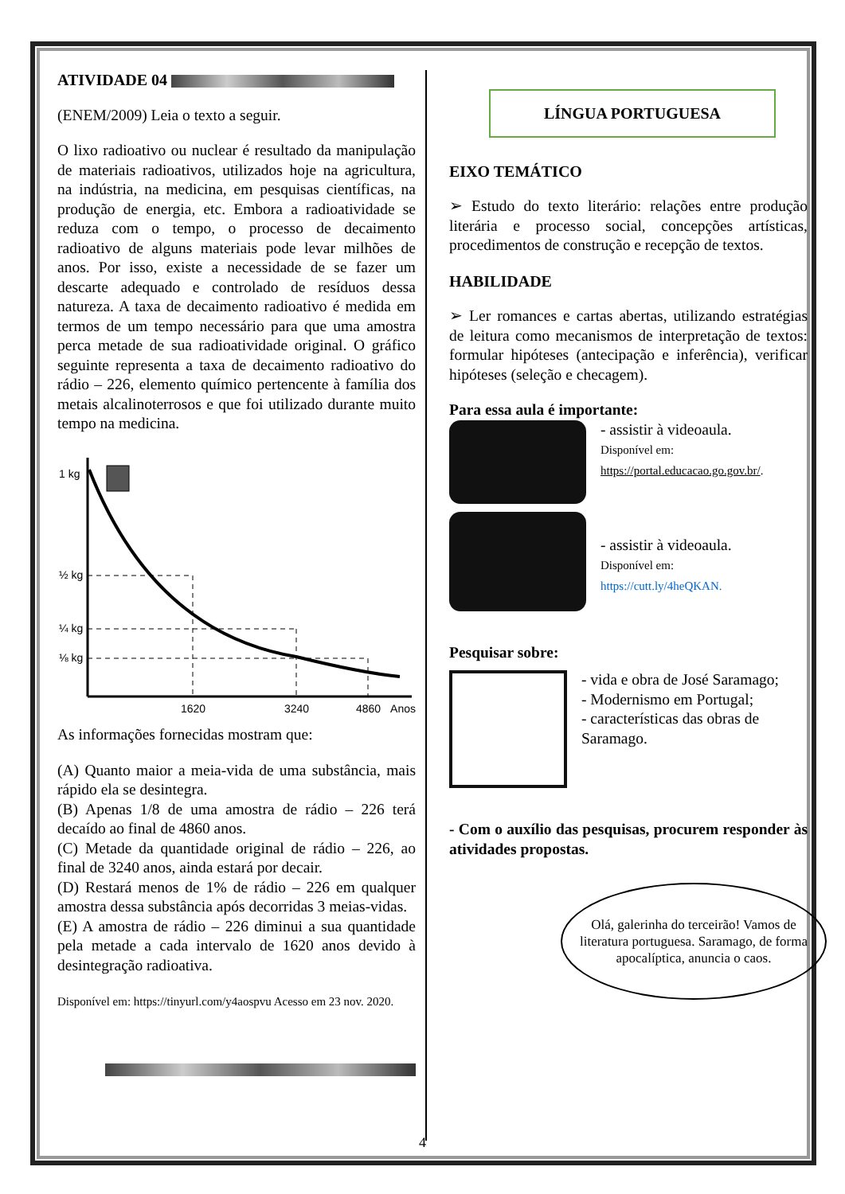ATIVIDADE 04
(ENEM/2009) Leia o texto a seguir.
O lixo radioativo ou nuclear é resultado da manipulação de materiais radioativos, utilizados hoje na agricultura, na indústria, na medicina, em pesquisas científicas, na produção de energia, etc. Embora a radioatividade se reduza com o tempo, o processo de decaimento radioativo de alguns materiais pode levar milhões de anos. Por isso, existe a necessidade de se fazer um descarte adequado e controlado de resíduos dessa natureza. A taxa de decaimento radioativo é medida em termos de um tempo necessário para que uma amostra perca metade de sua radioatividade original. O gráfico seguinte representa a taxa de decaimento radioativo do rádio – 226, elemento químico pertencente à família dos metais alcalinoterrosos e que foi utilizado durante muito tempo na medicina.
1 kg
½ kg
¼ kg
⅛ kg
1620
3240
4860
Anos
As informações fornecidas mostram que:
(A) Quanto maior a meia-vida de uma substância, mais rápido ela se desintegra.
(B) Apenas 1/8 de uma amostra de rádio – 226 terá decaído ao final de 4860 anos.
(C) Metade da quantidade original de rádio – 226, ao final de 3240 anos, ainda estará por decair.
(D) Restará menos de 1% de rádio – 226 em qualquer amostra dessa substância após decorridas 3 meias-vidas.
(E) A amostra de rádio – 226 diminui a sua quantidade pela metade a cada intervalo de 1620 anos devido à desintegração radioativa.
Disponível em: https://tinyurl.com/y4aospvu Acesso em 23 nov. 2020.
LÍNGUA PORTUGUESA
EIXO TEMÁTICO
➢ Estudo do texto literário: relações entre produção literária e processo social, concepções artísticas, procedimentos de construção e recepção de textos.
HABILIDADE
➢ Ler romances e cartas abertas, utilizando estratégias de leitura como mecanismos de interpretação de textos: formular hipóteses (antecipação e inferência), verificar hipóteses (seleção e checagem).
Para essa aula é importante:
- assistir à videoaula.
Disponível em:
https://portal.educacao.go.gov.br/.
- assistir à videoaula.
Disponível em:
https://cutt.ly/4heQKAN.
Pesquisar sobre:
- vida e obra de José Saramago;
- Modernismo em Portugal;
- características das obras de Saramago.
- Com o auxílio das pesquisas, procurem responder às atividades propostas.
Olá, galerinha do terceirão! Vamos de literatura portuguesa. Saramago, de forma apocalíptica, anuncia o caos.
4